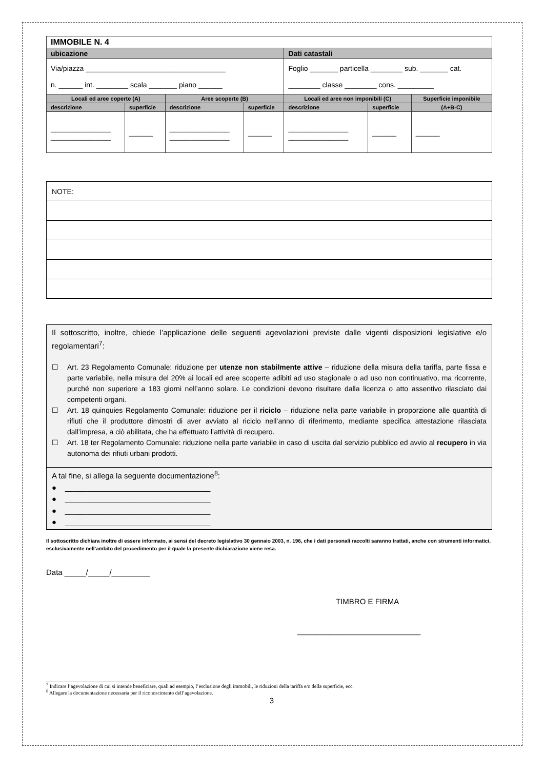| IMMOBILE N. 4 | | | | | | |
| ubicazione | | | | Dati catastali | | |
| Via/piazza ___________________________________ n. ______ int. ________ scala _______ piano ______ | | | | Foglio _______ particella ________ sub. _______ cat. ________ classe ________ cons. _________ | | |
| Locali ed aree coperte (A) | | Aree scoperte (B) | | Locali ed aree non imponibili (C) | | Superficie imponibile |
| descrizione | superficie | descrizione | superficie | descrizione | superficie | (A+B-C) |
| _______________ _______________ | ______ | _______________ _______________ | ______ | _______________ _______________ | ______ | ______ |
| NOTE: |
Il sottoscritto, inoltre, chiede l’applicazione delle seguenti agevolazioni previste dalle vigenti disposizioni legislative e/o regolamentari<sup>7</sup>:
☐ Art. 23 Regolamento Comunale: riduzione per utenze non stabilmente attive – riduzione della misura della tariffa, parte fissa e parte variabile, nella misura del 20% ai locali ed aree scoperte adibiti ad uso stagionale o ad uso non continuativo, ma ricorrente, purché non superiore a 183 giorni nell’anno solare. Le condizioni devono risultare dalla licenza o atto assentivo rilasciato dai competenti organi.
☐ Art. 18 quinquies Regolamento Comunale: riduzione per il riciclo – riduzione nella parte variabile in proporzione alle quantità di rifiuti che il produttore dimostri di aver avviato al riciclo nell’anno di riferimento, mediante specifica attestazione rilasciata dall’impresa, a ciò abilitata, che ha effettuato l’attività di recupero.
☐ Art. 18 ter Regolamento Comunale: riduzione nella parte variabile in caso di uscita dal servizio pubblico ed avvio al recupero in via autonoma dei rifiuti urbani prodotti.
A tal fine, si allega la seguente documentazione<sup>8</sup>:
● __________________________________
● __________________________________
● __________________________________
● __________________________________
Il sottoscritto dichiara inoltre di essere informato, ai sensi del decreto legislativo 30 gennaio 2003, n. 196, che i dati personali raccolti saranno trattati, anche con strumenti informatici, esclusivamente nell’ambito del procedimento per il quale la presente dichiarazione viene resa.
Data _____/_____/_________
TIMBRO E FIRMA
___________________________
<sup>7</sup> Indicare l’agevolazione di cui si intende beneficiare, quali ad esempio, l’esclusione degli immobili, le riduzioni della tariffa e/o della superficie, ecc.
<sup>8</sup> Allegare la documentazione necessaria per il riconoscimento dell’agevolazione.
3